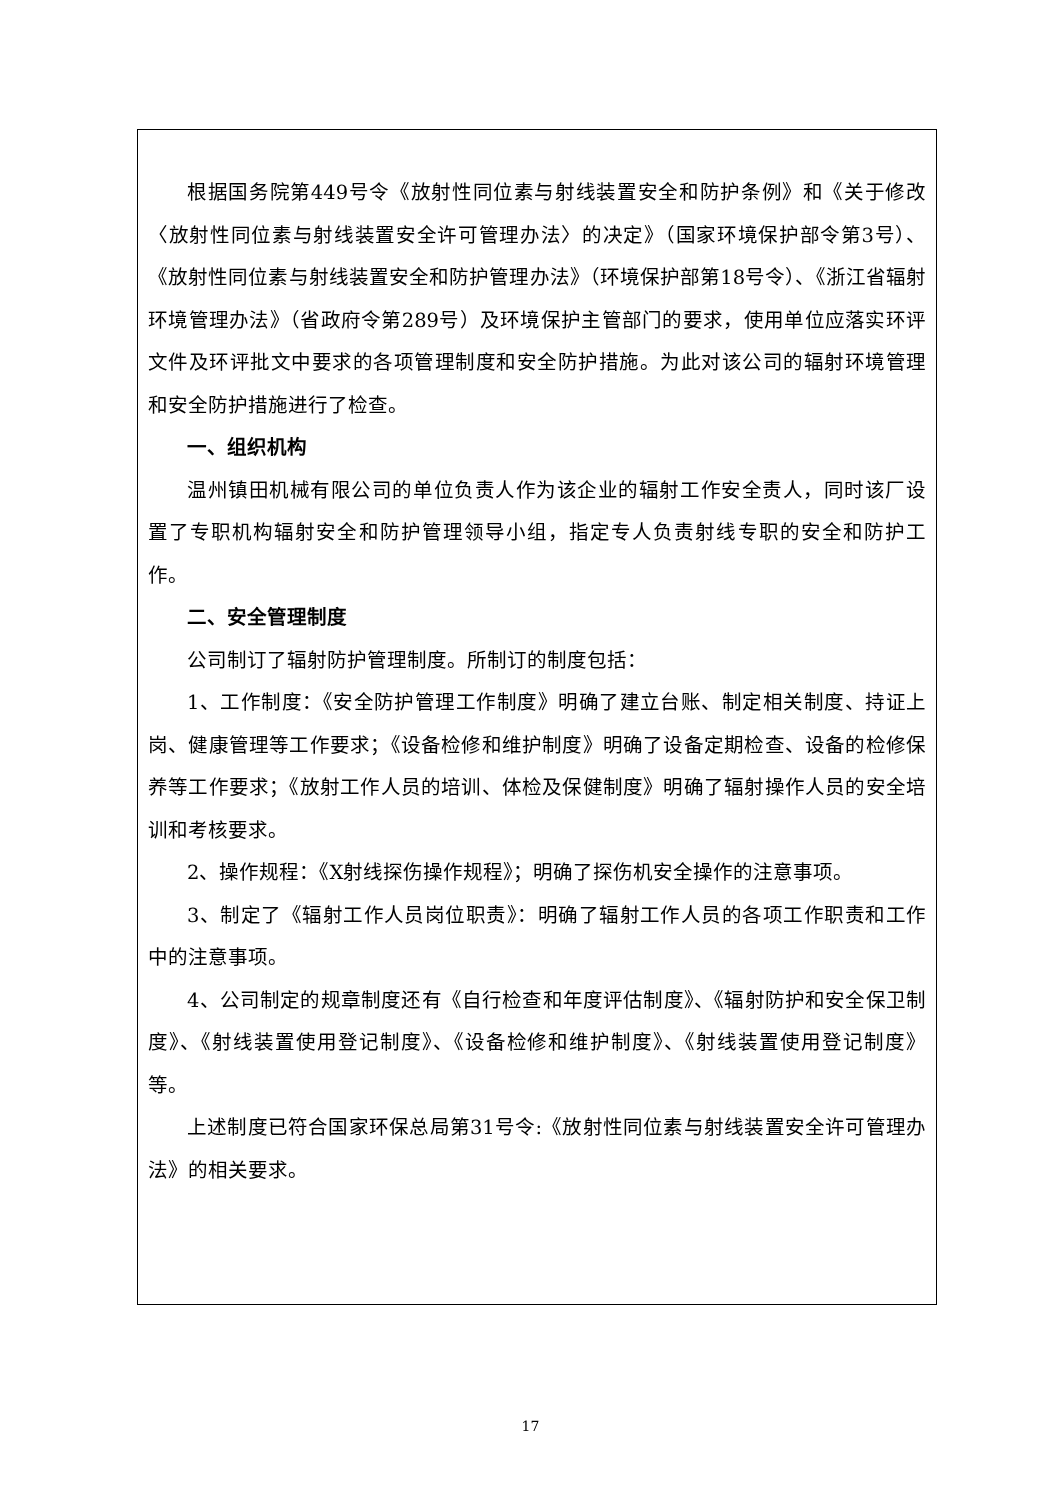根据国务院第449号令《放射性同位素与射线装置安全和防护条例》和《关于修改〈放射性同位素与射线装置安全许可管理办法〉的决定》（国家环境保护部令第3号）、《放射性同位素与射线装置安全和防护管理办法》（环境保护部第18号令）、《浙江省辐射环境管理办法》（省政府令第289号）及环境保护主管部门的要求，使用单位应落实环评文件及环评批文中要求的各项管理制度和安全防护措施。为此对该公司的辐射环境管理和安全防护措施进行了检查。
一、组织机构
温州镇田机械有限公司的单位负责人作为该企业的辐射工作安全责人，同时该厂设置了专职机构辐射安全和防护管理领导小组，指定专人负责射线专职的安全和防护工作。
二、安全管理制度
公司制订了辐射防护管理制度。所制订的制度包括：
1、工作制度：《安全防护管理工作制度》明确了建立台账、制定相关制度、持证上岗、健康管理等工作要求；《设备检修和维护制度》明确了设备定期检查、设备的检修保养等工作要求；《放射工作人员的培训、体检及保健制度》明确了辐射操作人员的安全培训和考核要求。
2、操作规程：《X射线探伤操作规程》；明确了探伤机安全操作的注意事项。
3、制定了《辐射工作人员岗位职责》：明确了辐射工作人员的各项工作职责和工作中的注意事项。
4、公司制定的规章制度还有《自行检查和年度评估制度》、《辐射防护和安全保卫制度》、《射线装置使用登记制度》、《设备检修和维护制度》、《射线装置使用登记制度》等。
上述制度已符合国家环保总局第31号令:《放射性同位素与射线装置安全许可管理办法》的相关要求。
17